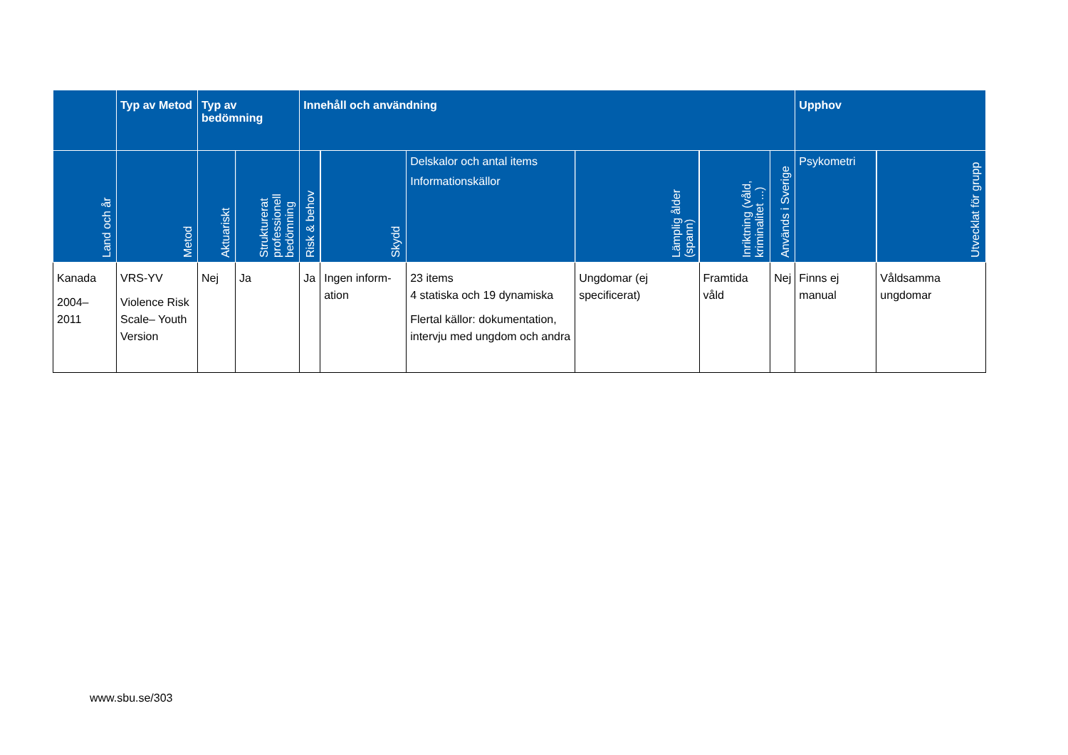| | Typ av Metod | Typ av bedömning | | Innehåll och användning | | | | | | Upphov | |
| --- | --- | --- | --- | --- | --- | --- | --- | --- | --- | --- | --- |
| Land och år | Metod | Aktuariskt | Strukturerat professionell bedömning | Risk & behov | Skydd | Delskalor och antal items Informationskällor | Lämplig ålder (spann) | Inriktning (våld, kriminalitet ...) | Används i Sverige | Psykometri | Utvecklat för grupp |
| Kanada 2004– 2011 | VRS-YV Violence Risk Scale– Youth Version | Nej | Ja | Ja | Ingen inform-ation | 23 items 4 statiska och 19 dynamiska Flertal källor: dokumentation, intervju med ungdom och andra | Ungdomar (ej specificerat) | Framtida våld | Nej | Finns ej manual | Våldsamma ungdomar |
www.sbu.se/303